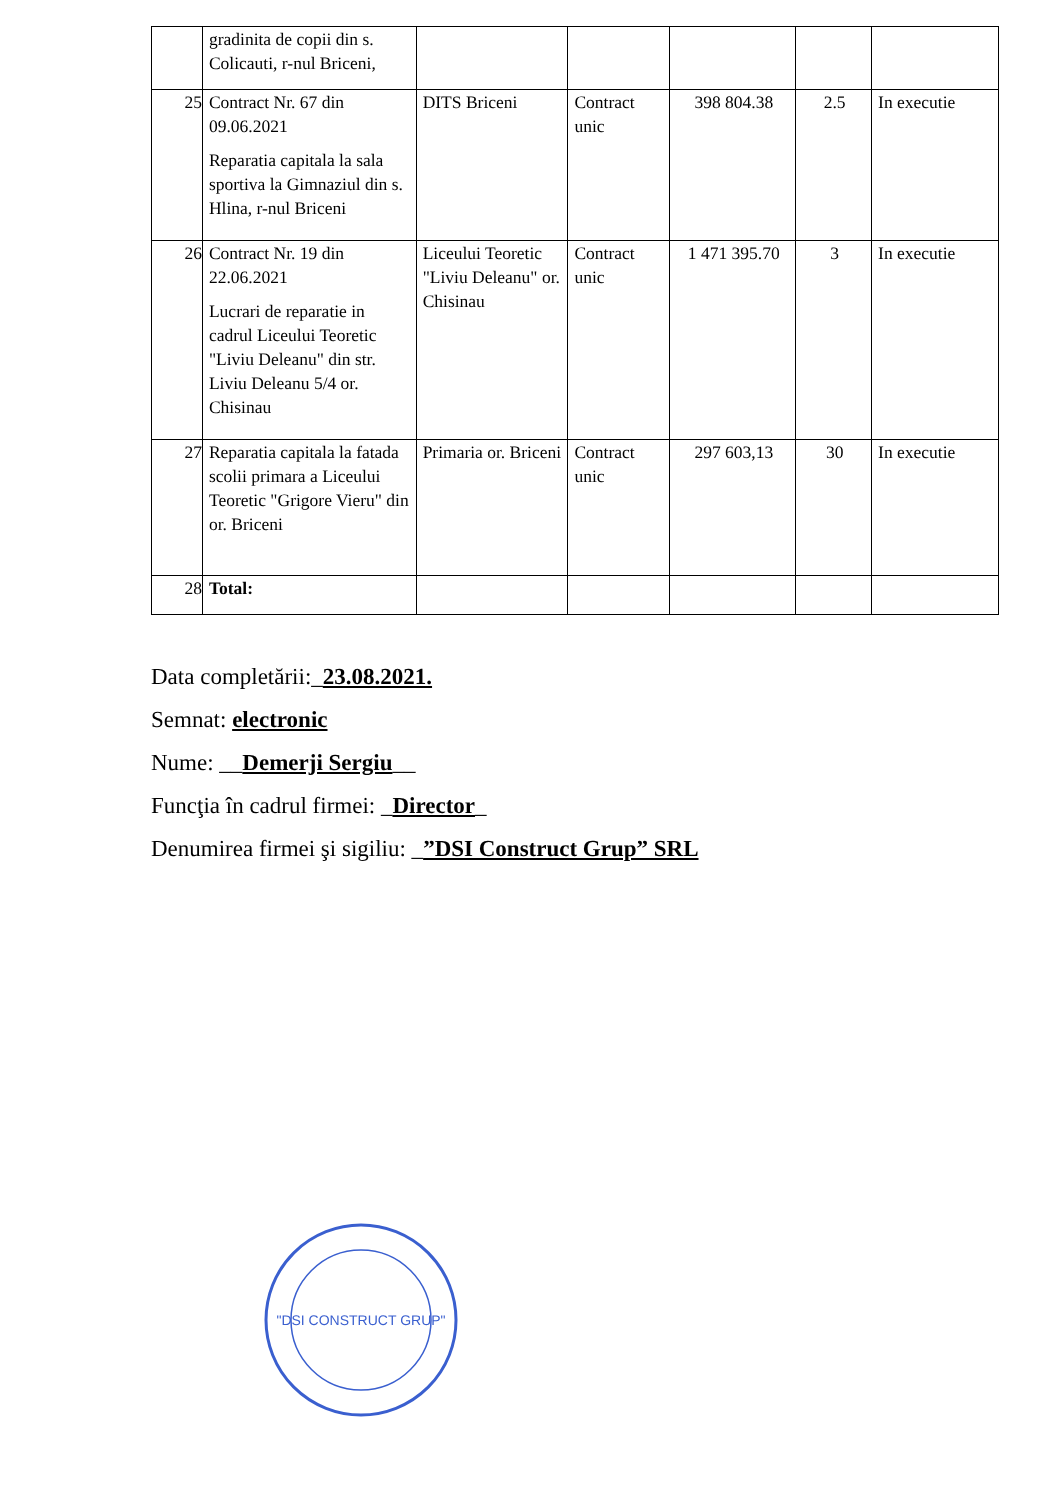| | gradinita de copii din s. Colicauti, r-nul Briceni, | | | | | |
| 25 | Contract Nr. 67 din 09.06.2021 Reparatia capitala la sala sportiva la Gimnaziul din s. Hlina, r-nul Briceni | DITS Briceni | Contract unic | 398 804.38 | 2.5 | In executie |
| 26 | Contract Nr. 19 din 22.06.2021 Lucrari de reparatie in cadrul Liceului Teoretic "Liviu Deleanu" din str. Liviu Deleanu 5/4 or. Chisinau | Liceului Teoretic "Liviu Deleanu" or. Chisinau | Contract unic | 1 471 395.70 | 3 | In executie |
| 27 | Reparatia capitala la fatada scolii primara a Liceului Teoretic "Grigore Vieru" din or. Briceni | Primaria or. Briceni | Contract unic | 297 603,13 | 30 | In executie |
| 28 | Total: | | | | | |
Data completării:_23.08.2021.
Semnat: electronic
Nume: __Demerji Sergiu__
Funcţia în cadrul firmei: _Director_
Denumirea firmei şi sigiliu: _”DSI Construct Grup” SRL
"DSI CONSTRUCT GRUP"